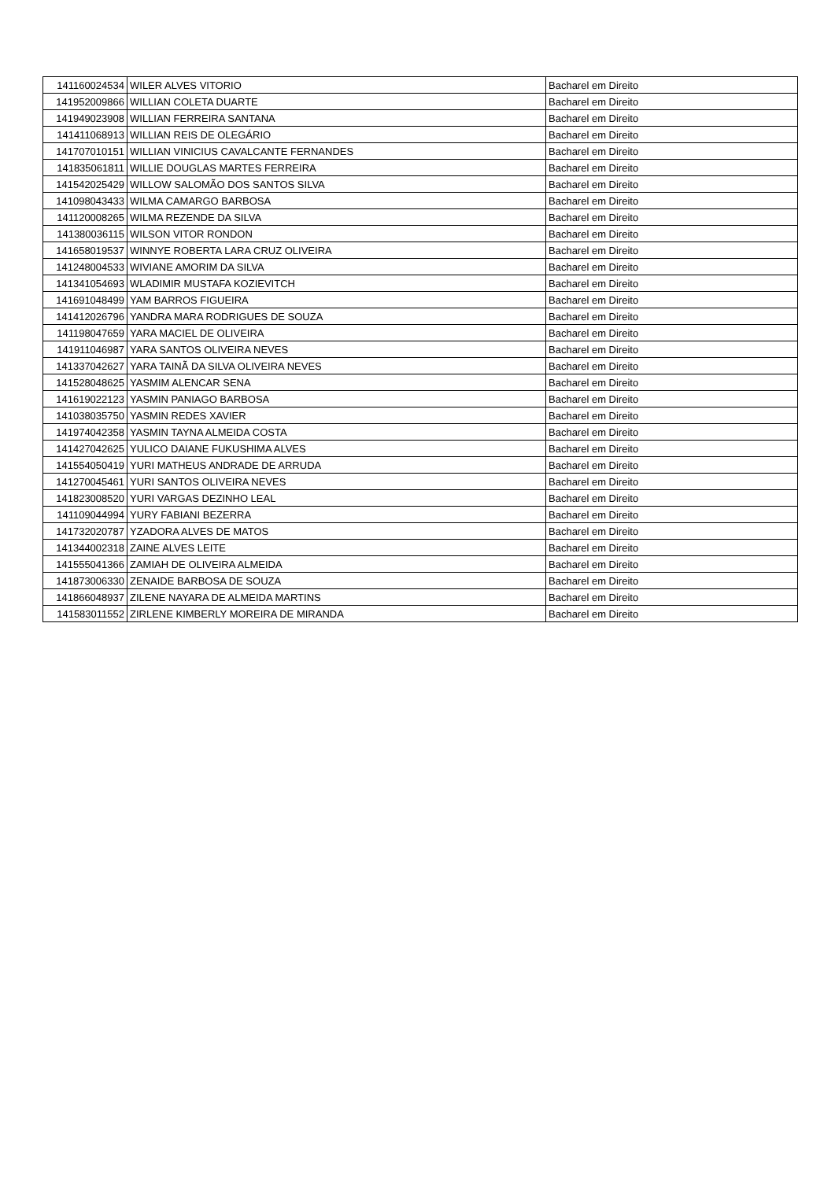| 141160024534 | WILER ALVES VITORIO | Bacharel em Direito |
| 141952009866 | WILLIAN COLETA DUARTE | Bacharel em Direito |
| 141949023908 | WILLIAN FERREIRA SANTANA | Bacharel em Direito |
| 141411068913 | WILLIAN REIS DE OLEGÁRIO | Bacharel em Direito |
| 141707010151 | WILLIAN VINICIUS CAVALCANTE FERNANDES | Bacharel em Direito |
| 141835061811 | WILLIE DOUGLAS MARTES FERREIRA | Bacharel em Direito |
| 141542025429 | WILLOW SALOMÃO DOS SANTOS SILVA | Bacharel em Direito |
| 141098043433 | WILMA CAMARGO BARBOSA | Bacharel em Direito |
| 141120008265 | WILMA REZENDE DA SILVA | Bacharel em Direito |
| 141380036115 | WILSON VITOR RONDON | Bacharel em Direito |
| 141658019537 | WINNYE ROBERTA LARA CRUZ OLIVEIRA | Bacharel em Direito |
| 141248004533 | WIVIANE AMORIM DA SILVA | Bacharel em Direito |
| 141341054693 | WLADIMIR MUSTAFA KOZIEVITCH | Bacharel em Direito |
| 141691048499 | YAM BARROS FIGUEIRA | Bacharel em Direito |
| 141412026796 | YANDRA MARA RODRIGUES DE SOUZA | Bacharel em Direito |
| 141198047659 | YARA MACIEL DE OLIVEIRA | Bacharel em Direito |
| 141911046987 | YARA SANTOS OLIVEIRA NEVES | Bacharel em Direito |
| 141337042627 | YARA TAINÃ DA SILVA OLIVEIRA NEVES | Bacharel em Direito |
| 141528048625 | YASMIM ALENCAR SENA | Bacharel em Direito |
| 141619022123 | YASMIN PANIAGO BARBOSA | Bacharel em Direito |
| 141038035750 | YASMIN REDES XAVIER | Bacharel em Direito |
| 141974042358 | YASMIN TAYNA ALMEIDA COSTA | Bacharel em Direito |
| 141427042625 | YULICO DAIANE FUKUSHIMA ALVES | Bacharel em Direito |
| 141554050419 | YURI MATHEUS ANDRADE DE ARRUDA | Bacharel em Direito |
| 141270045461 | YURI SANTOS OLIVEIRA NEVES | Bacharel em Direito |
| 141823008520 | YURI VARGAS DEZINHO LEAL | Bacharel em Direito |
| 141109044994 | YURY FABIANI BEZERRA | Bacharel em Direito |
| 141732020787 | YZADORA ALVES DE MATOS | Bacharel em Direito |
| 141344002318 | ZAINE ALVES LEITE | Bacharel em Direito |
| 141555041366 | ZAMIAH DE OLIVEIRA ALMEIDA | Bacharel em Direito |
| 141873006330 | ZENAIDE BARBOSA DE SOUZA | Bacharel em Direito |
| 141866048937 | ZILENE NAYARA DE ALMEIDA MARTINS | Bacharel em Direito |
| 141583011552 | ZIRLENE KIMBERLY MOREIRA DE MIRANDA | Bacharel em Direito |